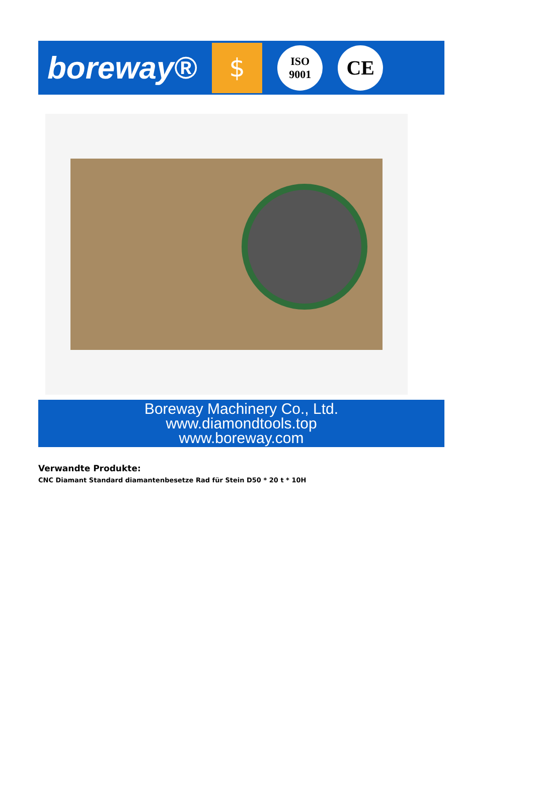boreway®
$
ISO
9001
CE
Boreway Machinery Co., Ltd.
www.diamondtools.top
www.boreway.com
Verwandte Produkte:
CNC Diamant Standard diamantenbesetze Rad für Stein D50 * 20 t * 10H